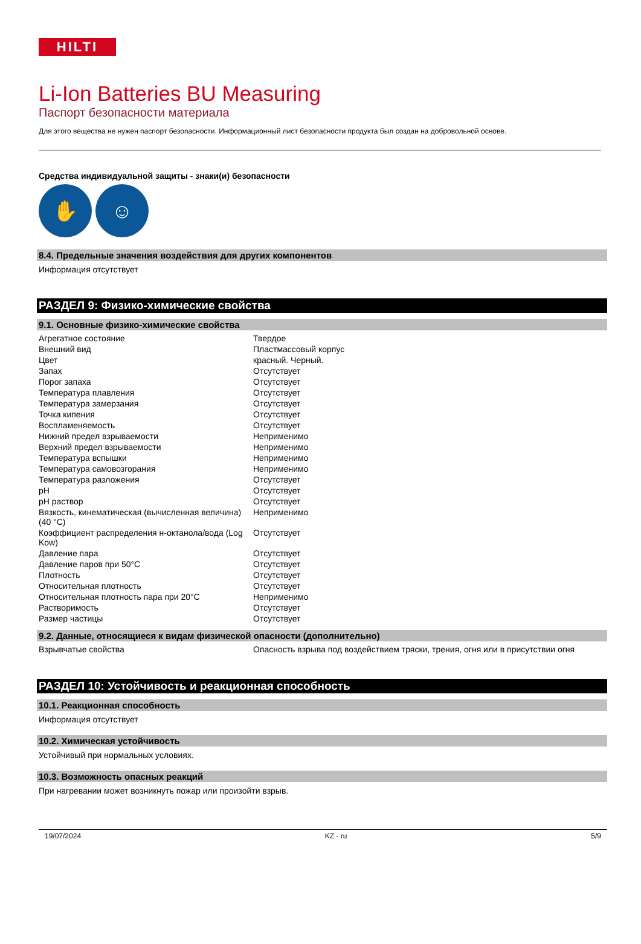HILTI
Li-Ion Batteries BU Measuring
Паспорт безопасности материала
Для этого вещества не нужен паспорт безопасности. Информационный лист безопасности продукта был создан на добровольной основе.
Средства индивидуальной защиты - знаки(и) безопасности
✋ ☺
8.4. Предельные значения воздействия для других компонентов
Информация отсутствует
РАЗДЕЛ 9: Физико-химические свойства
9.1. Основные физико-химические свойства
| Агрегатное состояние | Твердое |
| Внешний вид | Пластмассовый корпус |
| Цвет | красный. Черный. |
| Запах | Отсутствует |
| Порог запаха | Отсутствует |
| Температура плавления | Отсутствует |
| Температура замерзания | Отсутствует |
| Точка кипения | Отсутствует |
| Воспламеняемость | Отсутствует |
| Нижний предел взрываемости | Неприменимо |
| Верхний предел взрываемости | Неприменимо |
| Температура вспышки | Неприменимо |
| Температура самовозгорания | Неприменимо |
| Температура разложения | Отсутствует |
| pH | Отсутствует |
| pH раствор | Отсутствует |
| Вязкость, кинематическая (вычисленная величина) (40 °C) | Неприменимо |
| Коэффициент распределения н-октанола/вода (Log Kow) | Отсутствует |
| Давление пара | Отсутствует |
| Давление паров при 50°C | Отсутствует |
| Плотность | Отсутствует |
| Относительная плотность | Отсутствует |
| Относительная плотность пара при 20°C | Неприменимо |
| Растворимость | Отсутствует |
| Размер частицы | Отсутствует |
9.2. Данные, относящиеся к видам физической опасности (дополнительно)
| Взрывчатые свойства | Опасность взрыва под воздействием тряски, трения, огня или в присутствии огня |
РАЗДЕЛ 10: Устойчивость и реакционная способность
10.1. Реакционная способность
Информация отсутствует
10.2. Химическая устойчивость
Устойчивый при нормальных условиях.
10.3. Возможность опасных реакций
При нагревании может возникнуть пожар или произойти взрыв.
19/07/2024 KZ - ru 5/9